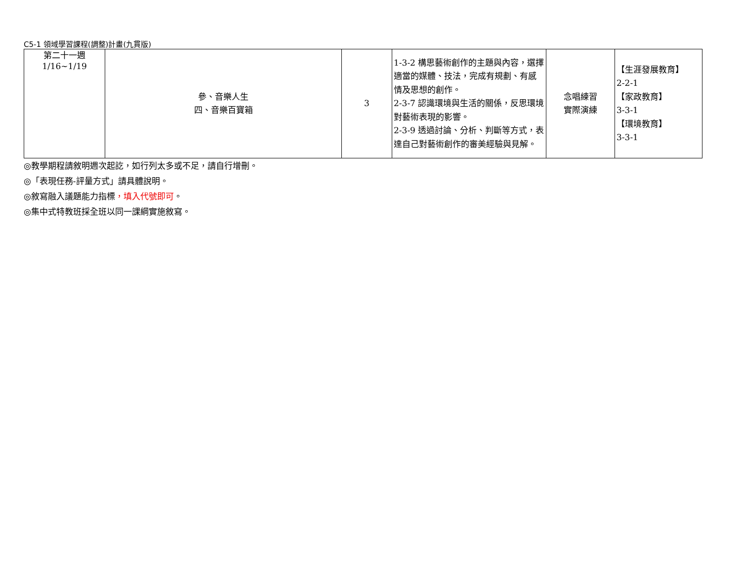C5-1 領域學習課程(調整)計畫(九貫版)
| 第二十一週 1/16~1/19 | 參、音樂人生 四、音樂百寶箱 | 3 | 1-3-2 構思藝術創作的主題與內容，選擇適當的媒體、技法，完成有規劃、有感情及思想的創作。 2-3-7 認識環境與生活的關係，反思環境對藝術表現的影響。 2-3-9 透過討論、分析、判斷等方式，表達自己對藝術創作的審美經驗與見解。 | 念唱練習 實際演練 | 【生涯發展教育】 2-2-1 【家政教育】 3-3-1 【環境教育】 3-3-1 |
◎教學期程請敘明週次起訖，如行列太多或不足，請自行增刪。
◎「表現任務-評量方式」請具體說明。
◎敘寫融入議題能力指標，填入代號即可。
◎集中式特教班採全班以同一課綱實施敘寫。